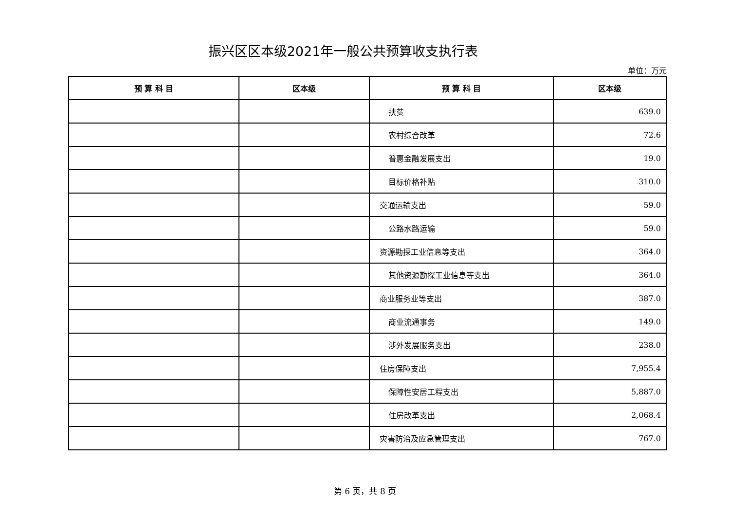振兴区区本级2021年一般公共预算收支执行表
单位：万元
| 预 算 科 目 | 区本级 | 预 算 科 目 | 区本级 |
| --- | --- | --- | --- |
| | | 扶贫 | 639.0 |
| | | 农村综合改革 | 72.6 |
| | | 普惠金融发展支出 | 19.0 |
| | | 目标价格补贴 | 310.0 |
| | | 交通运输支出 | 59.0 |
| | | 公路水路运输 | 59.0 |
| | | 资源勘探工业信息等支出 | 364.0 |
| | | 其他资源勘探工业信息等支出 | 364.0 |
| | | 商业服务业等支出 | 387.0 |
| | | 商业流通事务 | 149.0 |
| | | 涉外发展服务支出 | 238.0 |
| | | 住房保障支出 | 7,955.4 |
| | | 保障性安居工程支出 | 5,887.0 |
| | | 住房改革支出 | 2,068.4 |
| | | 灾害防治及应急管理支出 | 767.0 |
第 6 页，共 8 页